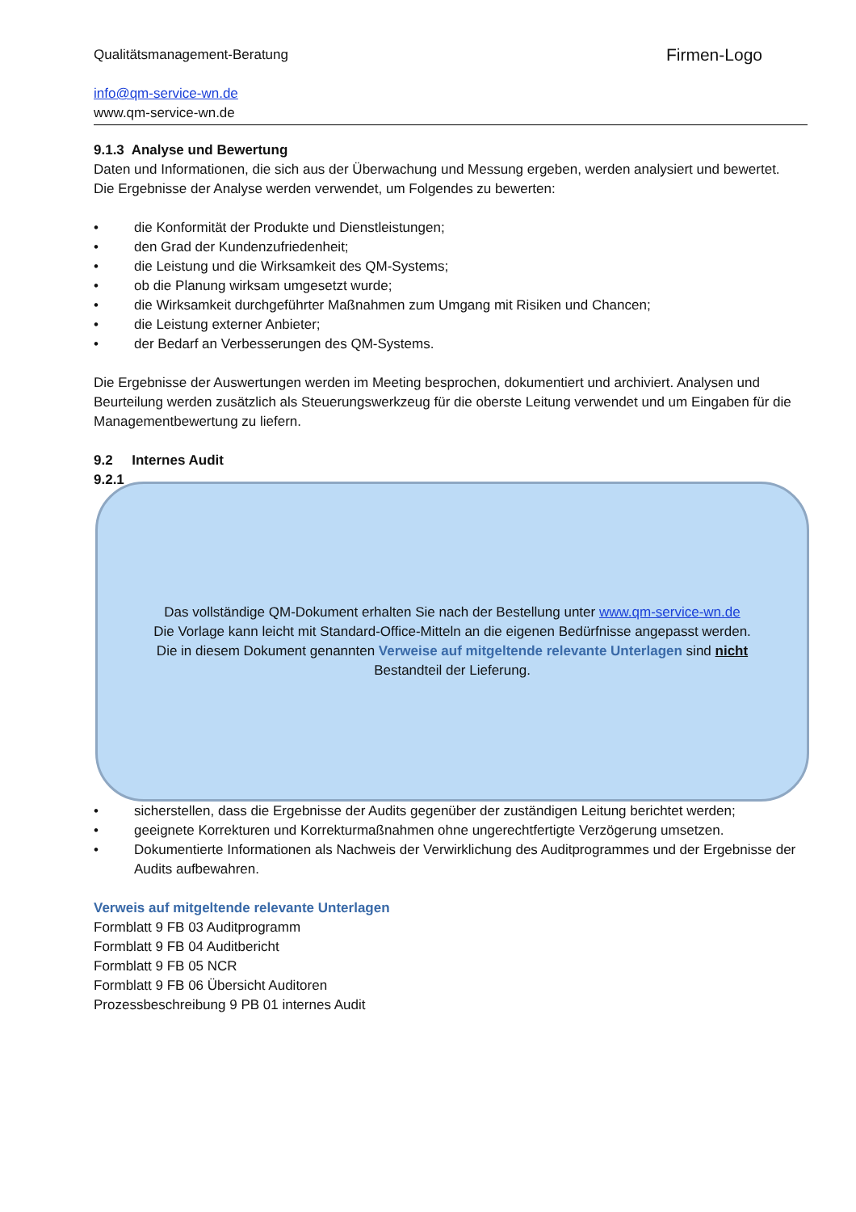Qualitätsmanagement-Beratung
info@qm-service-wn.de
www.qm-service-wn.de
Firmen-Logo
9.1.3 Analyse und Bewertung
Daten und Informationen, die sich aus der Überwachung und Messung ergeben, werden analysiert und bewertet. Die Ergebnisse der Analyse werden verwendet, um Folgendes zu bewerten:
• die Konformität der Produkte und Dienstleistungen;
• den Grad der Kundenzufriedenheit;
• die Leistung und die Wirksamkeit des QM-Systems;
• ob die Planung wirksam umgesetzt wurde;
• die Wirksamkeit durchgeführter Maßnahmen zum Umgang mit Risiken und Chancen;
• die Leistung externer Anbieter;
• der Bedarf an Verbesserungen des QM-Systems.
Die Ergebnisse der Auswertungen werden im Meeting besprochen, dokumentiert und archiviert. Analysen und Beurteilung werden zusätzlich als Steuerungswerkzeug für die oberste Leitung verwendet und um Eingaben für die Managementbewertung zu liefern.
9.2 Internes Audit
9.2.1
• sicherstellen, dass die Ergebnisse der Audits gegenüber der zuständigen Leitung berichtet werden;
• geeignete Korrekturen und Korrekturmaßnahmen ohne ungerechtfertigte Verzögerung umsetzen.
• Dokumentierte Informationen als Nachweis der Verwirklichung des Auditprogrammes und der Ergebnisse der Audits aufbewahren.
Verweis auf mitgeltende relevante Unterlagen
Formblatt 9 FB 03 Auditprogramm
Formblatt 9 FB 04 Auditbericht
Formblatt 9 FB 05 NCR
Formblatt 9 FB 06 Übersicht Auditoren
Prozessbeschreibung 9 PB 01 internes Audit
Das vollständige QM-Dokument erhalten Sie nach der Bestellung unter www.qm-service-wn.de
Die Vorlage kann leicht mit Standard-Office-Mitteln an die eigenen Bedürfnisse angepasst werden.
Die in diesem Dokument genannten Verweise auf mitgeltende relevante Unterlagen sind nicht
Bestandteil der Lieferung.